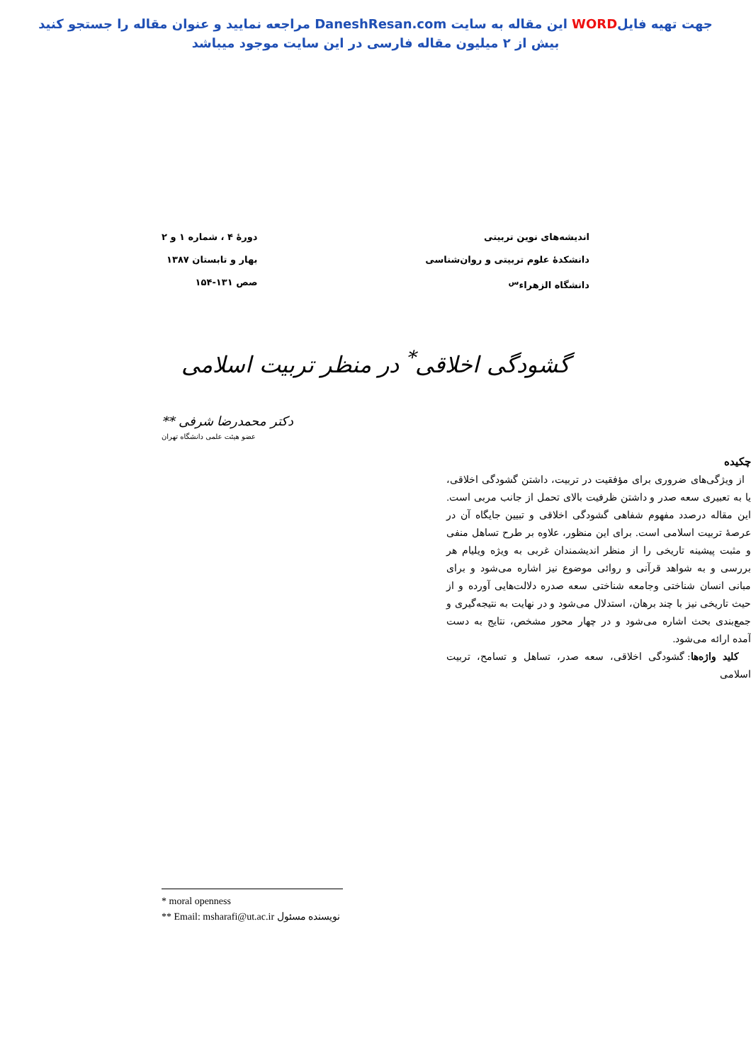جهت تهیه فایلWORD این مقاله به سایت DaneshResan.com مراجعه نمایید و عنوان مقاله را جستجو کنید
بیش از ۲ میلیون مقاله فارسی در این سایت موجود میباشد
اندیشه‌های نوین تربیتی
دانشکدهٔ علوم تربیتی و روان‌شناسی
دانشگاه الزهراء<sup>س</sup>
دورهٔ ۴ ، شماره ۱ و ۲
بهار و تابستان ۱۳۸۷
صص ۱۳۱-۱۵۴
گشودگی اخلاقی<sup>*</sup> در منظر تربیت اسلامی
دکتر محمدرضا شرفی **
عضو هیئت علمی دانشگاه تهران
چکیده
از ویژگی‌های ضروری برای مؤفقیت در تربیت، داشتن گشودگی اخلاقی، یا به تعبیری سعه صدر و داشتن ظرفیت بالای تحمل از جانب مربی است. این مقاله درصدد مفهوم شفاهی گشودگی اخلاقی و تبیین جایگاه آن در عرصهٔ تربیت اسلامی است. برای این منظور، علاوه بر طرح تساهل منفی و مثبت پیشینه تاریخی را از منظر اندیشمندان غربی به ویژه ویلیام هر بررسی و به شواهد قرآنی و روائی موضوع نیز اشاره می‌شود و برای مبانی انسان شناختی وجامعه شناختی سعه صدره دلالت‌هایی آورده و از حیث تاریخی نیز با چند برهان، استدلال می‌شود و در نهایت به نتیجه‌گیری و جمع‌بندی بحث اشاره می‌شود و در چهار محور مشخص، نتایج به دست آمده ارائه می‌شود.
کلید واژه‌ها: گشودگی اخلاقی، سعه صدر، تساهل و تسامح، تربیت اسلامی
* moral openness
** Email: msharafi@ut.ac.ir نویسنده مسئول